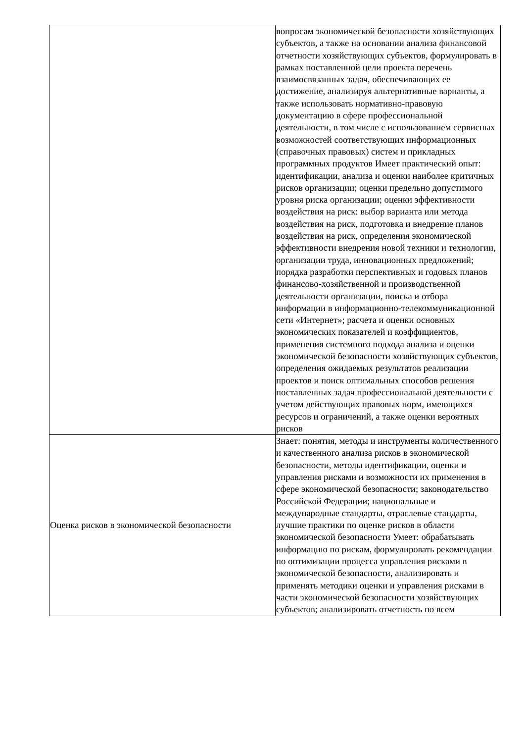| | вопросам экономической безопасности хозяйствующих субъектов, а также на основании анализа финансовой отчетности хозяйствующих субъектов, формулировать в рамках поставленной цели проекта перечень взаимосвязанных задач, обеспечивающих ее достижение, анализируя альтернативные варианты, а также использовать нормативно-правовую документацию в сфере профессиональной деятельности, в том числе с использованием сервисных возможностей соответствующих информационных (справочных правовых) систем и прикладных программных продуктов Имеет практический опыт: идентификации, анализа и оценки наиболее критичных рисков организации; оценки предельно допустимого уровня риска организации; оценки эффективности воздействия на риск: выбор варианта или метода воздействия на риск, подготовка и внедрение планов воздействия на риск, определения экономической эффективности внедрения новой техники и технологии, организации труда, инновационных предложений; порядка разработки перспективных и годовых планов финансово-хозяйственной и производственной деятельности организации, поиска и отбора информации в информационно-телекоммуникационной сети «Интернет»; расчета и оценки основных экономических показателей и коэффициентов, применения системного подхода анализа и оценки экономической безопасности хозяйствующих субъектов, определения ожидаемых результатов реализации проектов и поиск оптимальных способов решения поставленных задач профессиональной деятельности с учетом действующих правовых норм, имеющихся ресурсов и ограничений, а также оценки вероятных рисков |
| Оценка рисков в экономической безопасности | Знает: понятия, методы и инструменты количественного и качественного анализа рисков в экономической безопасности, методы идентификации, оценки и управления рисками и возможности их применения в сфере экономической безопасности; законодательство Российской Федерации; национальные и международные стандарты, отраслевые стандарты, лучшие практики по оценке рисков в области экономической безопасности Умеет: обрабатывать информацию по рискам, формулировать рекомендации по оптимизации процесса управления рисками в экономической безопасности, анализировать и применять методики оценки и управления рисками в части экономической безопасности хозяйствующих субъектов; анализировать отчетность по всем |